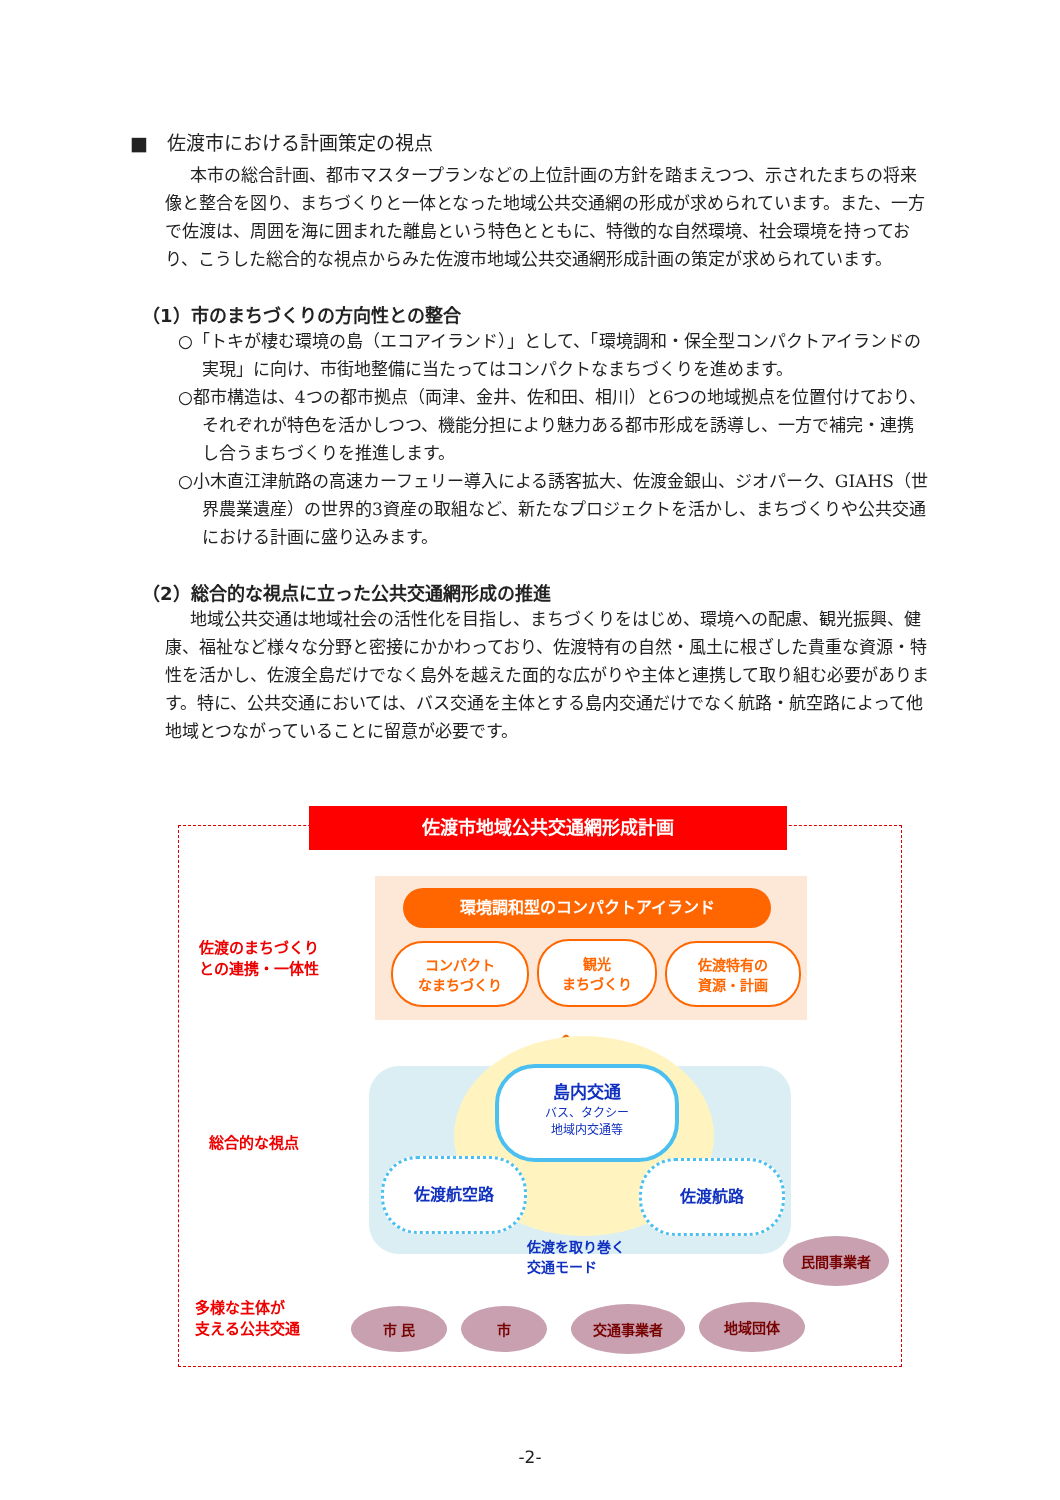■　佐渡市における計画策定の視点
本市の総合計画、都市マスタープランなどの上位計画の方針を踏まえつつ、示されたまちの将来像と整合を図り、まちづくりと一体となった地域公共交通網の形成が求められています。また、一方で佐渡は、周囲を海に囲まれた離島という特色とともに、特徴的な自然環境、社会環境を持っており、こうした総合的な視点からみた佐渡市地域公共交通網形成計画の策定が求められています。
（1）市のまちづくりの方向性との整合
○「トキが棲む環境の島（エコアイランド）」として、「環境調和・保全型コンパクトアイランドの実現」に向け、市街地整備に当たってはコンパクトなまちづくりを進めます。
○都市構造は、4つの都市拠点（両津、金井、佐和田、相川）と6つの地域拠点を位置付けており、それぞれが特色を活かしつつ、機能分担により魅力ある都市形成を誘導し、一方で補完・連携し合うまちづくりを推進します。
○小木直江津航路の高速カーフェリー導入による誘客拡大、佐渡金銀山、ジオパーク、GIAHS（世界農業遺産）の世界的3資産の取組など、新たなプロジェクトを活かし、まちづくりや公共交通における計画に盛り込みます。
（2）総合的な視点に立った公共交通網形成の推進
地域公共交通は地域社会の活性化を目指し、まちづくりをはじめ、環境への配慮、観光振興、健康、福祉など様々な分野と密接にかかわっており、佐渡特有の自然・風土に根ざした貴重な資源・特性を活かし、佐渡全島だけでなく島外を越えた面的な広がりや主体と連携して取り組む必要があります。特に、公共交通においては、バス交通を主体とする島内交通だけでなく航路・航空路によって他地域とつながっていることに留意が必要です。
佐渡市地域公共交通網形成計画
環境調和型のコンパクトアイランド
佐渡のまちづくり
との連携・一体性
コンパクト
なまちづくり
観光
まちづくり
佐渡特有の
資源・計画
⇕
総合的な視点
島内交通
バス、タクシー
地域内交通等
佐渡航空路 佐渡航路
佐渡を取り巻く
交通モード
多様な主体が
支える公共交通
市 民 市 交通事業者 地域団体
民間事業者
-2-